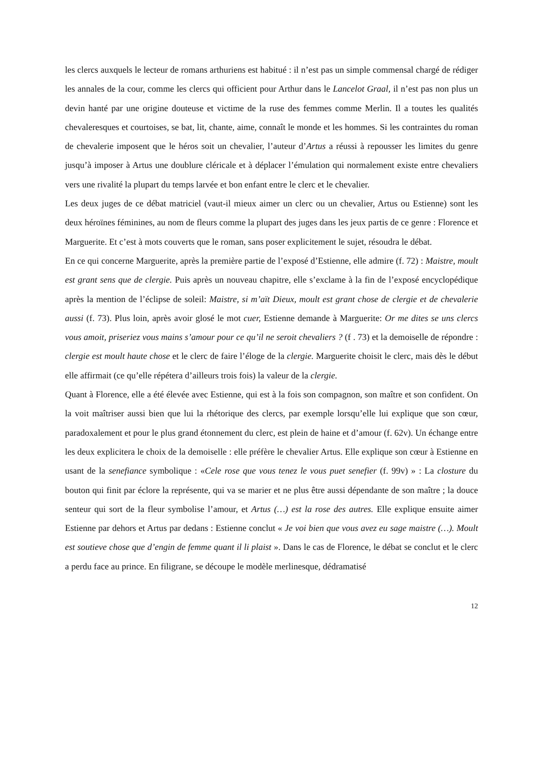les clercs auxquels le lecteur de romans arthuriens est habitué : il n’est pas un simple commensal chargé de rédiger les annales de la cour, comme les clercs qui officient pour Arthur dans le Lancelot Graal, il n’est pas non plus un devin hanté par une origine douteuse et victime de la ruse des femmes comme Merlin. Il a toutes les qualités chevaleresques et courtoises, se bat, lit, chante, aime, connaît le monde et les hommes. Si les contraintes du roman de chevalerie imposent que le héros soit un chevalier, l’auteur d’Artus a réussi à repousser les limites du genre jusqu’à imposer à Artus une doublure cléricale et à déplacer l’émulation qui normalement existe entre chevaliers vers une rivalité la plupart du temps larvée et bon enfant entre le clerc et le chevalier.
Les deux juges de ce débat matriciel (vaut-il mieux aimer un clerc ou un chevalier, Artus ou Estienne) sont les deux héroïnes féminines, au nom de fleurs comme la plupart des juges dans les jeux partis de ce genre : Florence et Marguerite. Et c’est à mots couverts que le roman, sans poser explicitement le sujet, résoudra le débat.
En ce qui concerne Marguerite, après la première partie de l’exposé d’Estienne, elle admire (f. 72) : Maistre, moult est grant sens que de clergie. Puis après un nouveau chapitre, elle s’exclame à la fin de l’exposé encyclopédique après la mention de l’éclipse de soleil: Maistre, si m’aït Dieux, moult est grant chose de clergie et de chevalerie aussi (f. 73). Plus loin, après avoir glosé le mot cuer, Estienne demande à Marguerite: Or me dites se uns clercs vous amoit, priseriez vous mains s’amour pour ce qu’il ne seroit chevaliers ? (f . 73) et la demoiselle de répondre : clergie est moult haute chose et le clerc de faire l’éloge de la clergie. Marguerite choisit le clerc, mais dès le début elle affirmait (ce qu’elle répétera d’ailleurs trois fois) la valeur de la clergie.
Quant à Florence, elle a été élevée avec Estienne, qui est à la fois son compagnon, son maître et son confident. On la voit maîtriser aussi bien que lui la rhétorique des clercs, par exemple lorsqu’elle lui explique que son cœur, paradoxalement et pour le plus grand étonnement du clerc, est plein de haine et d’amour (f. 62v). Un échange entre les deux explicitera le choix de la demoiselle : elle préfère le chevalier Artus. Elle explique son cœur à Estienne en usant de la senefiance symbolique : «Cele rose que vous tenez le vous puet senefier (f. 99v) » : La closture du bouton qui finit par éclore la représente, qui va se marier et ne plus être aussi dépendante de son maître ; la douce senteur qui sort de la fleur symbolise l’amour, et Artus (…) est la rose des autres. Elle explique ensuite aimer Estienne par dehors et Artus par dedans : Estienne conclut « Je voi bien que vous avez eu sage maistre (…). Moult est soutieve chose que d’engin de femme quant il li plaist ». Dans le cas de Florence, le débat se conclut et le clerc a perdu face au prince. En filigrane, se découpe le modèle merlinesque, dédramatisé
12